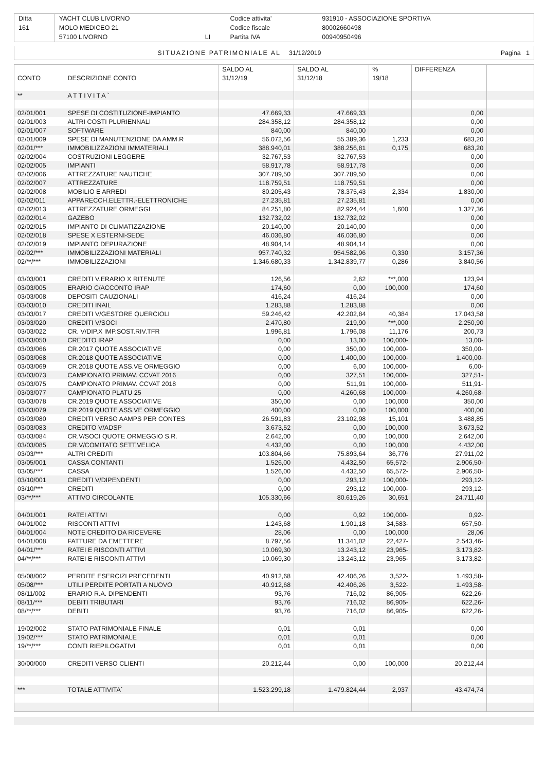| Ditta | YACHT CLUB LIVORNO | | Codice attivita' | 931910 - ASSOCIAZIONE SPORTIVA |
| 161 | MOLO MEDICEO 21 | | Codice fiscale | 80002660498 |
| | 57100 LIVORNO | LI | Partita IVA | 00940950496 |
| SITUAZIONE PATRIMONIALE AL | 31/12/2019 | Pagina 1 |
| | | SALDO AL | SALDO AL | % | DIFFERENZA | |
| --- | --- | --- | --- | --- | --- | --- |
| CONTO | DESCRIZIONE CONTO | 31/12/19 | 31/12/18 | 19/18 | | |
| ** | ATTIVITA` | | | | | |
| 02/01/001 | SPESE DI COSTITUZIONE-IMPIANTO | 47.669,33 | 47.669,33 | | 0,00 | |
| 02/01/003 | ALTRI COSTI PLURIENNALI | 284.358,12 | 284.358,12 | | 0,00 | |
| 02/01/007 | SOFTWARE | 840,00 | 840,00 | | 0,00 | |
| 02/01/009 | SPESE DI MANUTENZIONE DA AMM.R | 56.072,56 | 55.389,36 | 1,233 | 683,20 | |
| 02/01/*** | IMMOBILIZZAZIONI IMMATERIALI | 388.940,01 | 388.256,81 | 0,175 | 683,20 | |
| 02/02/004 | COSTRUZIONI LEGGERE | 32.767,53 | 32.767,53 | | 0,00 | |
| 02/02/005 | IMPIANTI | 58.917,78 | 58.917,78 | | 0,00 | |
| 02/02/006 | ATTREZZATURE NAUTICHE | 307.789,50 | 307.789,50 | | 0,00 | |
| 02/02/007 | ATTREZZATURE | 118.759,51 | 118.759,51 | | 0,00 | |
| 02/02/008 | MOBILIO E ARREDI | 80.205,43 | 78.375,43 | 2,334 | 1.830,00 | |
| 02/02/011 | APPARECCH.ELETTR.-ELETTRONICHE | 27.235,81 | 27.235,81 | | 0,00 | |
| 02/02/013 | ATTREZZATURE ORMEGGI | 84.251,80 | 82.924,44 | 1,600 | 1.327,36 | |
| 02/02/014 | GAZEBO | 132.732,02 | 132.732,02 | | 0,00 | |
| 02/02/015 | IMPIANTO DI CLIMATIZZAZIONE | 20.140,00 | 20.140,00 | | 0,00 | |
| 02/02/018 | SPESE X ESTERNI-SEDE | 46.036,80 | 46.036,80 | | 0,00 | |
| 02/02/019 | IMPIANTO DEPURAZIONE | 48.904,14 | 48.904,14 | | 0,00 | |
| 02/02/*** | IMMOBILIZZAZIONI MATERIALI | 957.740,32 | 954.582,96 | 0,330 | 3.157,36 | |
| 02/**/*** | IMMOBILIZZAZIONI | 1.346.680,33 | 1.342.839,77 | 0,286 | 3.840,56 | |
| 03/03/001 | CREDITI V.ERARIO X RITENUTE | 126,56 | 2,62 | ***,000 | 123,94 | |
| 03/03/005 | ERARIO C/ACCONTO IRAP | 174,60 | 0,00 | 100,000 | 174,60 | |
| 03/03/008 | DEPOSITI CAUZIONALI | 416,24 | 416,24 | | 0,00 | |
| 03/03/010 | CREDITI INAIL | 1.283,88 | 1.283,88 | | 0,00 | |
| 03/03/017 | CREDITI V/GESTORE QUERCIOLI | 59.246,42 | 42.202,84 | 40,384 | 17.043,58 | |
| 03/03/020 | CREDITI V/SOCI | 2.470,80 | 219,90 | ***,000 | 2.250,90 | |
| 03/03/022 | CR. V/DIP.X IMP.SOST.RIV.TFR | 1.996,81 | 1.796,08 | 11,176 | 200,73 | |
| 03/03/050 | CREDITO IRAP | 0,00 | 13,00 | 100,000- | 13,00- | |
| 03/03/066 | CR.2017 QUOTE ASSOCIATIVE | 0,00 | 350,00 | 100,000- | 350,00- | |
| 03/03/068 | CR.2018 QUOTE ASSOCIATIVE | 0,00 | 1.400,00 | 100,000- | 1.400,00- | |
| 03/03/069 | CR.2018 QUOTE ASS.VE ORMEGGIO | 0,00 | 6,00 | 100,000- | 6,00- | |
| 03/03/073 | CAMPIONATO PRIMAV. CCVAT 2016 | 0,00 | 327,51 | 100,000- | 327,51- | |
| 03/03/075 | CAMPIONATO PRIMAV. CCVAT 2018 | 0,00 | 511,91 | 100,000- | 511,91- | |
| 03/03/077 | CAMPIONATO PLATU 25 | 0,00 | 4.260,68 | 100,000- | 4.260,68- | |
| 03/03/078 | CR.2019 QUOTE ASSOCIATIVE | 350,00 | 0,00 | 100,000 | 350,00 | |
| 03/03/079 | CR.2019 QUOTE ASS.VE ORMEGGIO | 400,00 | 0,00 | 100,000 | 400,00 | |
| 03/03/080 | CREDITI VERSO AAMPS PER CONTES | 26.591,83 | 23.102,98 | 15,101 | 3.488,85 | |
| 03/03/083 | CREDITO V/ADSP | 3.673,52 | 0,00 | 100,000 | 3.673,52 | |
| 03/03/084 | CR.V/SOCI QUOTE ORMEGGIO S.R. | 2.642,00 | 0,00 | 100,000 | 2.642,00 | |
| 03/03/085 | CR.V/COMITATO SETT.VELICA | 4.432,00 | 0,00 | 100,000 | 4.432,00 | |
| 03/03/*** | ALTRI CREDITI | 103.804,66 | 75.893,64 | 36,776 | 27.911,02 | |
| 03/05/001 | CASSA CONTANTI | 1.526,00 | 4.432,50 | 65,572- | 2.906,50- | |
| 03/05/*** | CASSA | 1.526,00 | 4.432,50 | 65,572- | 2.906,50- | |
| 03/10/001 | CREDITI V/DIPENDENTI | 0,00 | 293,12 | 100,000- | 293,12- | |
| 03/10/*** | CREDITI | 0,00 | 293,12 | 100,000- | 293,12- | |
| 03/**/*** | ATTIVO CIRCOLANTE | 105.330,66 | 80.619,26 | 30,651 | 24.711,40 | |
| 04/01/001 | RATEI ATTIVI | 0,00 | 0,92 | 100,000- | 0,92- | |
| 04/01/002 | RISCONTI ATTIVI | 1.243,68 | 1.901,18 | 34,583- | 657,50- | |
| 04/01/004 | NOTE CREDITO DA RICEVERE | 28,06 | 0,00 | 100,000 | 28,06 | |
| 04/01/008 | FATTURE DA EMETTERE | 8.797,56 | 11.341,02 | 22,427- | 2.543,46- | |
| 04/01/*** | RATEI E RISCONTI ATTIVI | 10.069,30 | 13.243,12 | 23,965- | 3.173,82- | |
| 04/**/*** | RATEI E RISCONTI ATTIVI | 10.069,30 | 13.243,12 | 23,965- | 3.173,82- | |
| 05/08/002 | PERDITE ESERCIZI PRECEDENTI | 40.912,68 | 42.406,26 | 3,522- | 1.493,58- | |
| 05/08/*** | UTILI PERDITE PORTATI A NUOVO | 40.912,68 | 42.406,26 | 3,522- | 1.493,58- | |
| 08/11/002 | ERARIO R.A. DIPENDENTI | 93,76 | 716,02 | 86,905- | 622,26- | |
| 08/11/*** | DEBITI TRIBUTARI | 93,76 | 716,02 | 86,905- | 622,26- | |
| 08/**/*** | DEBITI | 93,76 | 716,02 | 86,905- | 622,26- | |
| 19/02/002 | STATO PATRIMONIALE FINALE | 0,01 | 0,01 | | 0,00 | |
| 19/02/*** | STATO PATRIMONIALE | 0,01 | 0,01 | | 0,00 | |
| 19/**/*** | CONTI RIEPILOGATIVI | 0,01 | 0,01 | | 0,00 | |
| 30/00/000 | CREDITI VERSO CLIENTI | 20.212,44 | 0,00 | 100,000 | 20.212,44 | |
| *** | TOTALE ATTIVITA` | 1.523.299,18 | 1.479.824,44 | 2,937 | 43.474,74 | |